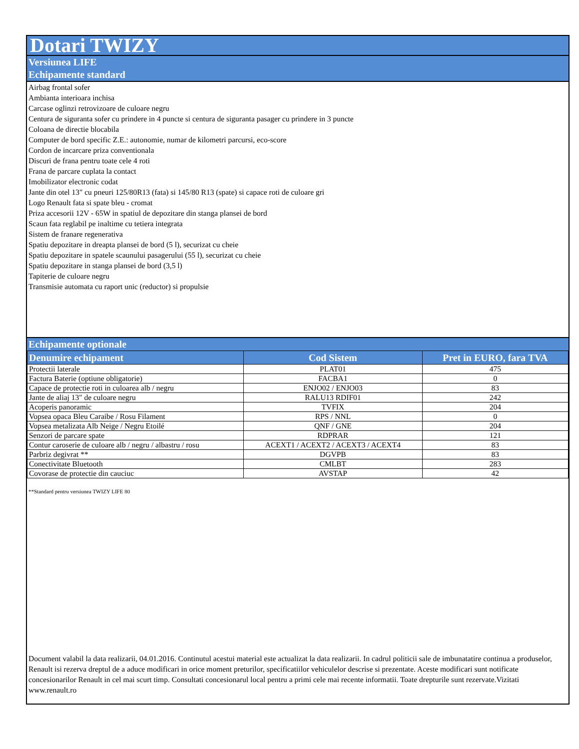Dotari TWIZY
Versiunea LIFE
Echipamente standard
Airbag frontal sofer
Ambianta interioara inchisa
Carcase oglinzi retrovizoare de culoare negru
Centura de siguranta sofer cu prindere in 4 puncte si centura de siguranta pasager cu prindere in 3 puncte
Coloana de directie blocabila
Computer de bord specific Z.E.: autonomie, numar de kilometri parcursi, eco-score
Cordon de incarcare priza conventionala
Discuri de frana pentru toate cele 4 roti
Frana de parcare cuplata la contact
Imobilizator electronic codat
Jante din otel 13" cu pneuri 125/80R13 (fata) si 145/80 R13 (spate) si capace roti de culoare gri
Logo Renault fata si spate bleu - cromat
Priza accesorii 12V - 65W in spatiul de depozitare din stanga plansei de bord
Scaun fata reglabil pe inaltime cu tetiera integrata
Sistem de franare regenerativa
Spatiu depozitare in dreapta plansei de bord (5 l), securizat cu cheie
Spatiu depozitare in spatele scaunului pasagerului (55 l), securizat cu cheie
Spatiu depozitare in stanga plansei de bord (3,5 l)
Tapiterie de culoare negru
Transmisie automata cu raport unic (reductor) si propulsie
Echipamente optionale
| Denumire echipament | Cod Sistem | Pret in EURO, fara TVA |
| --- | --- | --- |
| Protectii laterale | PLAT01 | 475 |
| Factura Baterie (optiune obligatorie) | FACBA1 | 0 |
| Capace de protectie roti in culoarea alb / negru | ENJO02 / ENJO03 | 83 |
| Jante de aliaj 13" de culoare negru | RALU13 RDIF01 | 242 |
| Acoperis panoramic | TVFIX | 204 |
| Vopsea opaca Bleu Caraibe / Rosu Filament | RPS / NNL | 0 |
| Vopsea metalizata Alb Neige / Negru Etoilé | QNF / GNE | 204 |
| Senzori de parcare spate | RDPRAR | 121 |
| Contur caroserie de culoare alb / negru / albastru / rosu | ACEXT1 / ACEXT2 / ACEXT3 / ACEXT4 | 83 |
| Parbriz degivrat ** | DGVPB | 83 |
| Conectivitate Bluetooth | CMLBT | 283 |
| Covorase de protectie din cauciuc | AVSTAP | 42 |
**Standard pentru versiunea TWIZY LIFE 80
Document valabil la data realizarii, 04.01.2016. Continutul acestui material este actualizat la data realizarii. In cadrul politicii sale de imbunatatire continua a produselor, Renault isi rezerva dreptul de a aduce modificari in orice moment preturilor, specificatiilor vehiculelor descrise si prezentate. Aceste modificari sunt notificate concesionarilor Renault in cel mai scurt timp. Consultati concesionarul local pentru a primi cele mai recente informatii. Toate drepturile sunt rezervate.Vizitati www.renault.ro